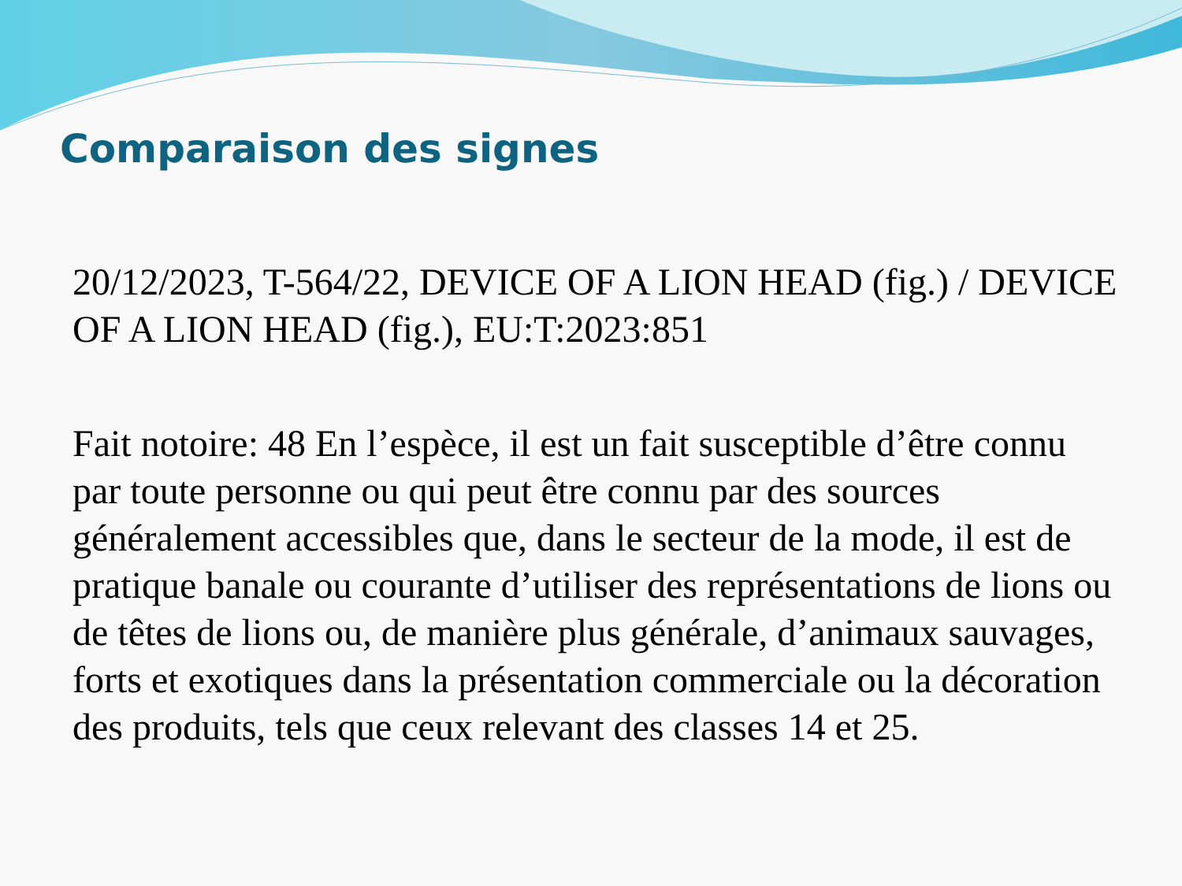Comparaison des signes
20/12/2023, T-564/22, DEVICE OF A LION HEAD (fig.) / DEVICE OF A LION HEAD (fig.), EU:T:2023:851
Fait notoire: 48 En l’espèce, il est un fait susceptible d’être connu par toute personne ou qui peut être connu par des sources généralement accessibles que, dans le secteur de la mode, il est de pratique banale ou courante d’utiliser des représentations de lions ou de têtes de lions ou, de manière plus générale, d’animaux sauvages, forts et exotiques dans la présentation commerciale ou la décoration des produits, tels que ceux relevant des classes 14 et 25.